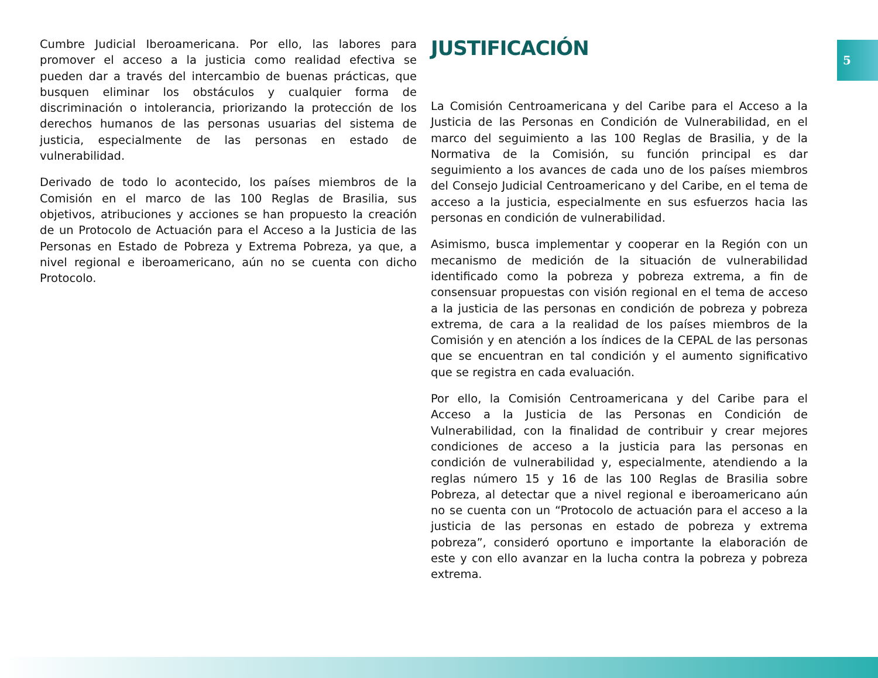5
Cumbre Judicial Iberoamericana. Por ello, las labores para promover el acceso a la justicia como realidad efectiva se pueden dar a través del intercambio de buenas prácticas, que busquen eliminar los obstáculos y cualquier forma de discriminación o intolerancia, priorizando la protección de los derechos humanos de las personas usuarias del sistema de justicia, especialmente de las personas en estado de vulnerabilidad.
Derivado de todo lo acontecido, los países miembros de la Comisión en el marco de las 100 Reglas de Brasilia, sus objetivos, atribuciones y acciones se han propuesto la creación de un Protocolo de Actuación para el Acceso a la Justicia de las Personas en Estado de Pobreza y Extrema Pobreza, ya que, a nivel regional e iberoamericano, aún no se cuenta con dicho Protocolo.
JUSTIFICACIÓN
La Comisión Centroamericana y del Caribe para el Acceso a la Justicia de las Personas en Condición de Vulnerabilidad, en el marco del seguimiento a las 100 Reglas de Brasilia, y de la Normativa de la Comisión, su función principal es dar seguimiento a los avances de cada uno de los países miembros del Consejo Judicial Centroamericano y del Caribe, en el tema de acceso a la justicia, especialmente en sus esfuerzos hacia las personas en condición de vulnerabilidad.
Asimismo, busca implementar y cooperar en la Región con un mecanismo de medición de la situación de vulnerabilidad identificado como la pobreza y pobreza extrema, a fin de consensuar propuestas con visión regional en el tema de acceso a la justicia de las personas en condición de pobreza y pobreza extrema, de cara a la realidad de los países miembros de la Comisión y en atención a los índices de la CEPAL de las personas que se encuentran en tal condición y el aumento significativo que se registra en cada evaluación.
Por ello, la Comisión Centroamericana y del Caribe para el Acceso a la Justicia de las Personas en Condición de Vulnerabilidad, con la finalidad de contribuir y crear mejores condiciones de acceso a la justicia para las personas en condición de vulnerabilidad y, especialmente, atendiendo a la reglas número 15 y 16 de las 100 Reglas de Brasilia sobre Pobreza, al detectar que a nivel regional e iberoamericano aún no se cuenta con un “Protocolo de actuación para el acceso a la justicia de las personas en estado de pobreza y extrema pobreza”, consideró oportuno e importante la elaboración de este y con ello avanzar en la lucha contra la pobreza y pobreza extrema.